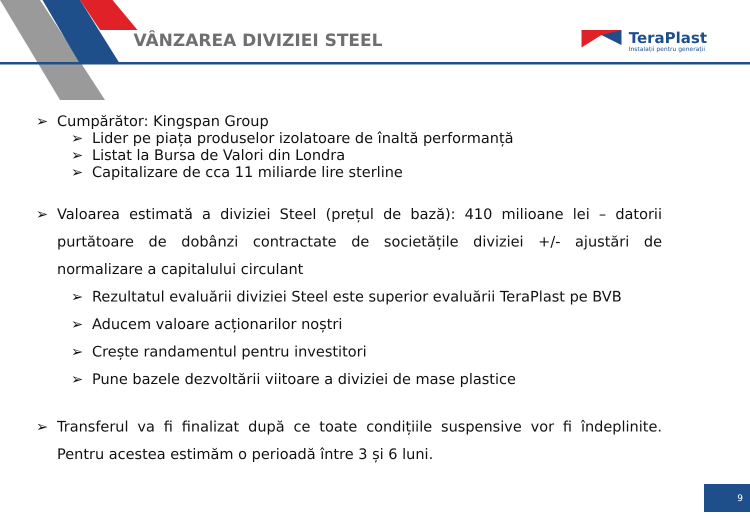VÂNZAREA DIVIZIEI STEEL
TeraPlast
Instalații pentru generații
➢ Cumpărător: Kingspan Group
➢ Lider pe piața produselor izolatoare de înaltă performanță
➢ Listat la Bursa de Valori din Londra
➢ Capitalizare de cca 11 miliarde lire sterline
➢ Valoarea estimată a diviziei Steel (prețul de bază): 410 milioane lei – datorii purtătoare de dobânzi contractate de societățile diviziei +/- ajustări de normalizare a capitalului circulant
➢ Rezultatul evaluării diviziei Steel este superior evaluării TeraPlast pe BVB
➢ Aducem valoare acționarilor noștri
➢ Crește randamentul pentru investitori
➢ Pune bazele dezvoltării viitoare a diviziei de mase plastice
➢ Transferul va fi finalizat după ce toate condițiile suspensive vor fi îndeplinite. Pentru acestea estimăm o perioadă între 3 și 6 luni.
9